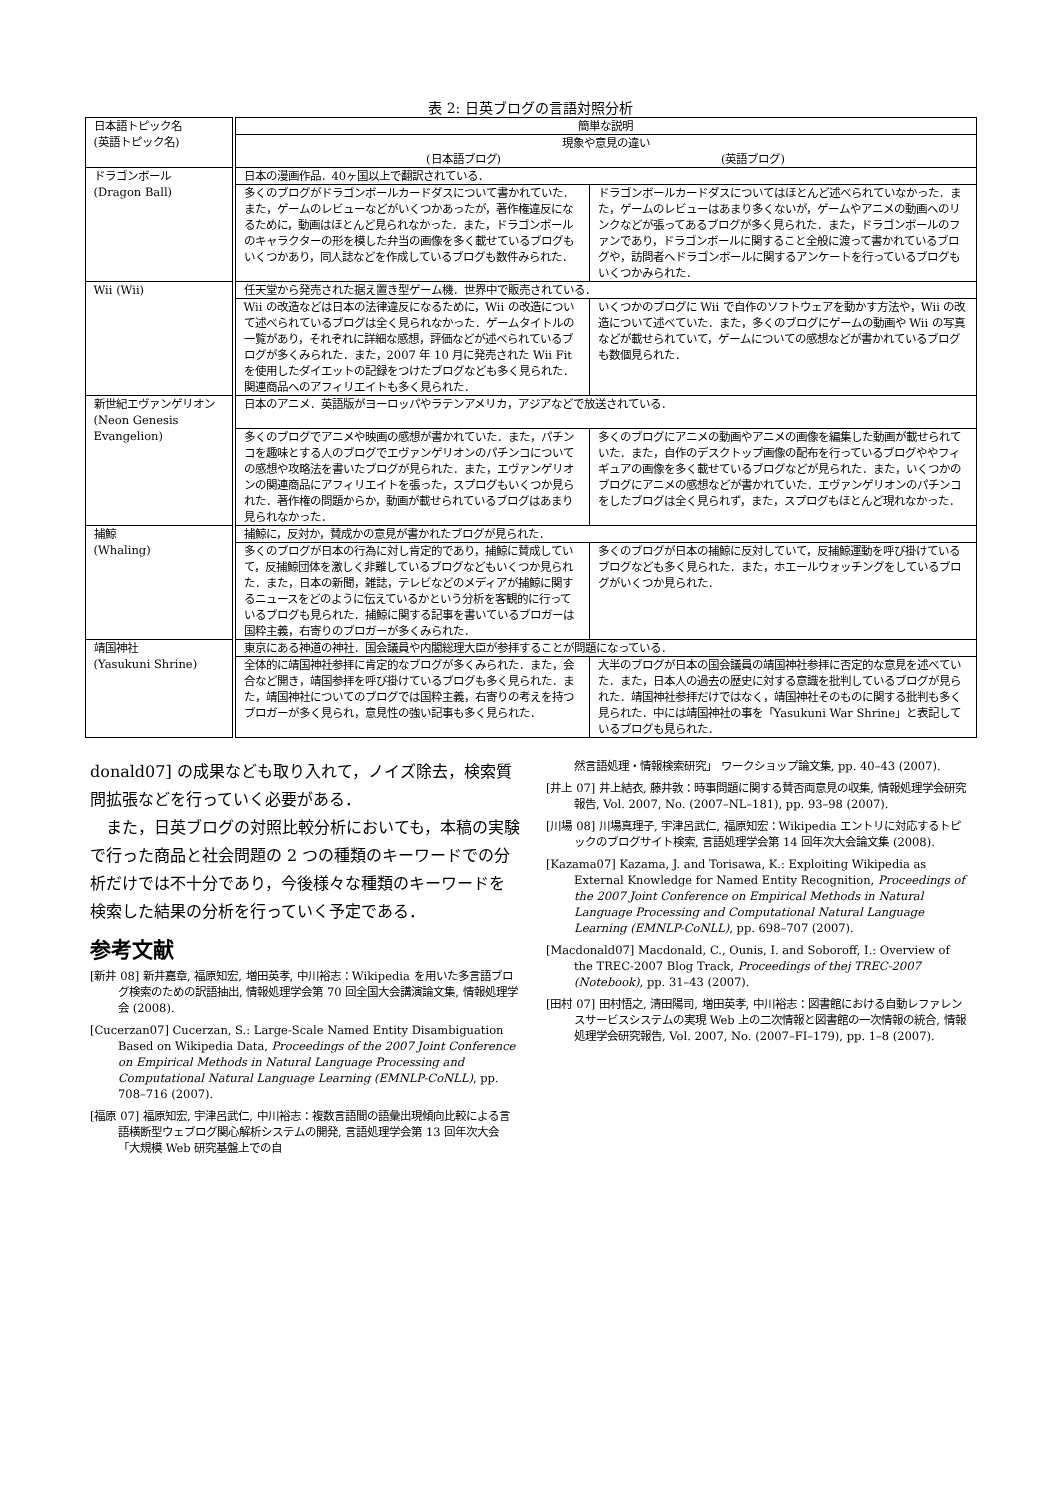表 2: 日英ブログの言語対照分析
| 日本語トピック名 (英語トピック名) | 簡単な説明 | |
| | 現象や意見の違い (日本語ブログ) (英語ブログ) | |
| ドラゴンボール (Dragon Ball) | 日本の漫画作品．40ヶ国以上で翻訳されている． | |
| | 多くのブログがドラゴンボールカードダスについて書かれていた．また，ゲームのレビューなどがいくつかあったが，著作権違反になるために，動画はほとんど見られなかった．また，ドラゴンボールのキャラクターの形を模した弁当の画像を多く載せているブログもいくつかあり，同人誌などを作成しているブログも数件みられた． | ドラゴンボールカードダスについてはほとんど述べられていなかった．また，ゲームのレビューはあまり多くないが，ゲームやアニメの動画へのリンクなどが張ってあるブログが多く見られた．また，ドラゴンボールのファンであり，ドラゴンボールに関すること全般に渡って書かれているブログや，訪問者へドラゴンボールに関するアンケートを行っているブログもいくつかみられた． |
| Wii (Wii) | 任天堂から発売された据え置き型ゲーム機．世界中で販売されている． | |
| | Wii の改造などは日本の法律違反になるために，Wii の改造について述べられているブログは全く見られなかった．ゲームタイトルの一覧があり，それぞれに詳細な感想，評価などが述べられているブログが多くみられた．また，2007 年 10 月に発売された Wii Fit を使用したダイエットの記録をつけたブログなども多く見られた．関連商品へのアフィリエイトも多く見られた． | いくつかのブログに Wii で自作のソフトウェアを動かす方法や，Wii の改造について述べていた．また，多くのブログにゲームの動画や Wii の写真などが載せられていて，ゲームについての感想などが書かれているブログも数個見られた． |
| 新世紀エヴァンゲリオン (Neon Genesis Evangelion) | 日本のアニメ．英語版がヨーロッパやラテンアメリカ，アジアなどで放送されている． | |
| | 多くのブログでアニメや映画の感想が書かれていた．また，パチンコを趣味とする人のブログでエヴァンゲリオンのパチンコについての感想や攻略法を書いたブログが見られた．また，エヴァンゲリオンの関連商品にアフィリエイトを張った，スプログもいくつか見られた．著作権の問題からか，動画が載せられているブログはあまり見られなかった． | 多くのブログにアニメの動画やアニメの画像を編集した動画が載せられていた．また，自作のデスクトップ画像の配布を行っているブログややフィギュアの画像を多く載せているブログなどが見られた．また，いくつかのブログにアニメの感想などが書かれていた．エヴァンゲリオンのパチンコをしたブログは全く見られず，また，スプログもほとんど現れなかった． |
| 捕鯨 (Whaling) | 捕鯨に，反対か，賛成かの意見が書かれたブログが見られた． | |
| | 多くのブログが日本の行為に対し肯定的であり，捕鯨に賛成していて，反捕鯨団体を激しく非難しているブログなどもいくつか見られた．また，日本の新聞，雑誌，テレビなどのメディアが捕鯨に関するニュースをどのように伝えているかという分析を客観的に行っているブログも見られた．捕鯨に関する記事を書いているブロガーは国粋主義，右寄りのブロガーが多くみられた． | 多くのブログが日本の捕鯨に反対していて，反捕鯨運動を呼び掛けているブログなども多く見られた．また，ホエールウォッチングをしているブログがいくつか見られた． |
| 靖国神社 (Yasukuni Shrine) | 東京にある神道の神社．国会議員や内閣総理大臣が参拝することが問題になっている． | |
| | 全体的に靖国神社参拝に肯定的なブログが多くみられた．また，会合など開き，靖国参拝を呼び掛けているブログも多く見られた．また，靖国神社についてのブログでは国粋主義，右寄りの考えを持つブロガーが多く見られ，意見性の強い記事も多く見られた． | 大半のブログが日本の国会議員の靖国神社参拝に否定的な意見を述べていた．また，日本人の過去の歴史に対する意識を批判しているブログが見られた．靖国神社参拝だけではなく，靖国神社そのものに関する批判も多く見られた．中には靖国神社の事を「Yasukuni War Shrine」と表記しているブログも見られた． |
donald07] の成果なども取り入れて，ノイズ除去，検索質問拡張などを行っていく必要がある．
また，日英ブログの対照比較分析においても，本稿の実験で行った商品と社会問題の 2 つの種類のキーワードでの分析だけでは不十分であり，今後様々な種類のキーワードを検索した結果の分析を行っていく予定である．
参考文献
[新井 08] 新井嘉章, 福原知宏, 増田英孝, 中川裕志：Wikipedia を用いた多言語ブログ検索のための訳語抽出, 情報処理学会第 70 回全国大会講演論文集, 情報処理学会 (2008).
[Cucerzan07] Cucerzan, S.: Large-Scale Named Entity Disambiguation Based on Wikipedia Data, Proceedings of the 2007 Joint Conference on Empirical Methods in Natural Language Processing and Computational Natural Language Learning (EMNLP-CoNLL), pp. 708–716 (2007).
[福原 07] 福原知宏, 宇津呂武仁, 中川裕志：複数言語間の語彙出現傾向比較による言語横断型ウェブログ関心解析システムの開発, 言語処理学会第 13 回年次大会「大規模 Web 研究基盤上での自
然言語処理・情報検索研究」 ワークショップ論文集, pp. 40–43 (2007).
[井上 07] 井上結衣, 藤井敦：時事問題に関する賛否両意見の収集, 情報処理学会研究報告, Vol. 2007, No. (2007–NL–181), pp. 93–98 (2007).
[川場 08] 川場真理子, 宇津呂武仁, 福原知宏：Wikipedia エントリに対応するトピックのブログサイト検索, 言語処理学会第 14 回年次大会論文集 (2008).
[Kazama07] Kazama, J. and Torisawa, K.: Exploiting Wikipedia as External Knowledge for Named Entity Recognition, Proceedings of the 2007 Joint Conference on Empirical Methods in Natural Language Processing and Computational Natural Language Learning (EMNLP-CoNLL), pp. 698–707 (2007).
[Macdonald07] Macdonald, C., Ounis, I. and Soboroff, I.: Overview of the TREC-2007 Blog Track, Proceedings of thej TREC-2007 (Notebook), pp. 31–43 (2007).
[田村 07] 田村悟之, 清田陽司, 増田英孝, 中川裕志：図書館における自動レファレンスサービスシステムの実現 Web 上の二次情報と図書館の一次情報の統合, 情報処理学会研究報告, Vol. 2007, No. (2007–FI–179), pp. 1–8 (2007).